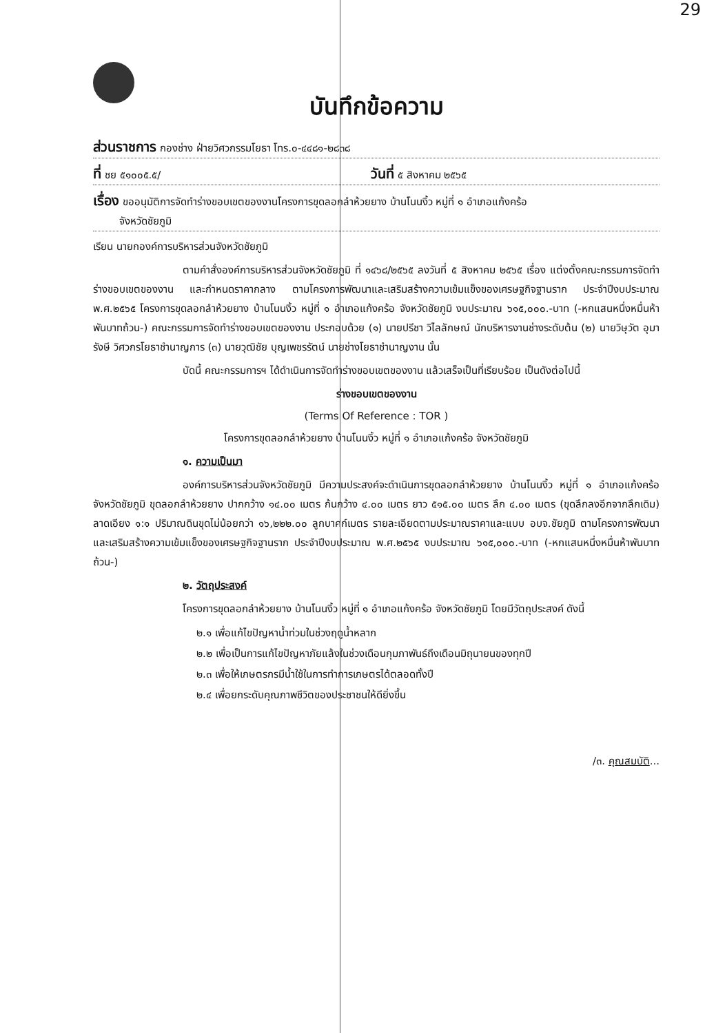29
บันทึกข้อความ
ส่วนราชการ กองช่าง ฝ่ายวิศวกรรมโยธา โทร.๐-๔๔๘๑-๒๘๓๘
ที่ ชย ๕๑๐๐๕.๕/ วันที่ ๕ สิงหาคม ๒๕๖๕
เรื่อง ขออนุมัติการจัดทำร่างขอบเขตของงานโครงการขุดลอกลำห้วยยาง บ้านโนนงิ้ว หมู่ที่ ๑ อำเภอแก้งคร้อ
จังหวัดชัยภูมิ
เรียน นายกองค์การบริหารส่วนจังหวัดชัยภูมิ
ตามคำสั่งองค์การบริหารส่วนจังหวัดชัยภูมิ ที่ ๑๔๖๘/๒๕๖๕ ลงวันที่ ๕ สิงหาคม ๒๕๖๕ เรื่อง แต่งตั้งคณะกรรมการจัดทำร่างขอบเขตของงาน และกำหนดราคากลาง ตามโครงการพัฒนาและเสริมสร้างความเข้มแข็งของเศรษฐกิจฐานราก ประจำปีงบประมาณ พ.ศ.๒๕๖๕ โครงการขุดลอกลำห้วยยาง บ้านโนนงิ้ว หมู่ที่ ๑ อำเภอแก้งคร้อ จังหวัดชัยภูมิ งบประมาณ ๖๑๕,๐๐๐.-บาท (-หกแสนหนึ่งหมื่นห้าพันบาทถ้วน-) คณะกรรมการจัดทำร่างขอบเขตของงาน ประกอบด้วย (๑) นายปรีชา วิไลลักษณ์ นักบริหารงานช่างระดับต้น (๒) นายวิษุวัต อุมารังษี วิศวกรโยธาชำนาญการ (๓) นายวุฒิชัย บุญเพชรรัตน์ นายช่างโยธาชำนาญงาน นั้น
บัดนี้ คณะกรรมการฯ ได้ดำเนินการจัดทำร่างขอบเขตของงาน แล้วเสร็จเป็นที่เรียบร้อย เป็นดังต่อไปนี้
ร่างขอบเขตของงาน
(Terms Of Reference : TOR )
โครงการขุดลอกลำห้วยยาง บ้านโนนงิ้ว หมู่ที่ ๑ อำเภอแก้งคร้อ จังหวัดชัยภูมิ
๑. ความเป็นมา
องค์การบริหารส่วนจังหวัดชัยภูมิ มีความประสงค์จะดำเนินการขุดลอกลำห้วยยาง บ้านโนนงิ้ว หมู่ที่ ๑ อำเภอแก้งคร้อ จังหวัดชัยภูมิ ขุดลอกลำห้วยยาง ปากกว้าง ๑๔.๐๐ เมตร ก้นกว้าง ๔.๐๐ เมตร ยาว ๕๑๕.๐๐ เมตร ลึก ๔.๐๐ เมตร (ขุดลึกลงอีกจากลึกเดิม) ลาดเอียง ๑:๑ ปริมาณดินขุดไม่น้อยกว่า ๑๖,๒๒๒.๐๐ ลูกบาศก์เมตร รายละเอียดตามประมาณราคาและแบบ อบจ.ชัยภูมิ ตามโครงการพัฒนาและเสริมสร้างความเข้มแข็งของเศรษฐกิจฐานราก ประจำปีงบประมาณ พ.ศ.๒๕๖๕ งบประมาณ ๖๑๕,๐๐๐.-บาท (-หกแสนหนึ่งหมื่นห้าพันบาทถ้วน-)
๒. วัตถุประสงค์
โครงการขุดลอกลำห้วยยาง บ้านโนนงิ้ว หมู่ที่ ๑ อำเภอแก้งคร้อ จังหวัดชัยภูมิ โดยมีวัตถุประสงค์ ดังนี้
๒.๑ เพื่อแก้ไขปัญหาน้ำท่วมในช่วงฤดูน้ำหลาก
๒.๒ เพื่อเป็นการแก้ไขปัญหาภัยแล้งในช่วงเดือนกุมภาพันธ์ถึงเดือนมิถุนายนของทุกปี
๒.๓ เพื่อให้เกษตรกรมีน้ำใช้ในการทำการเกษตรได้ตลอดทั้งปี
๒.๔ เพื่อยกระดับคุณภาพชีวิตของประชาชนให้ดียิ่งขึ้น
/๓. คุณสมบัติ...